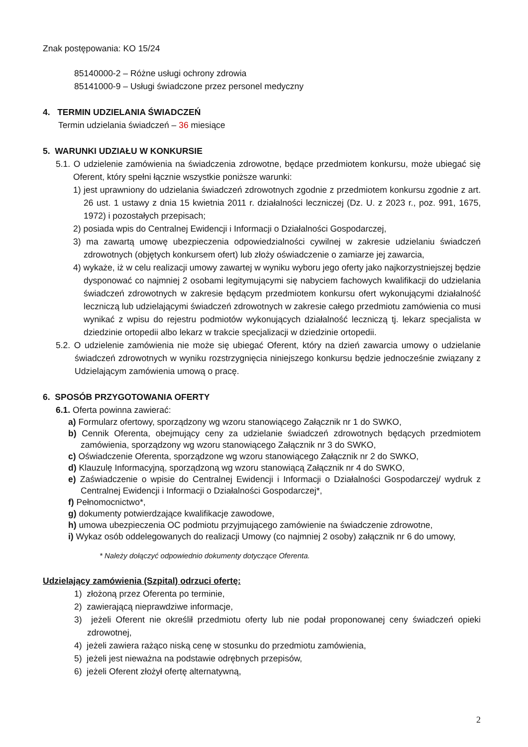Znak postępowania: KO 15/24
85140000-2 – Różne usługi ochrony zdrowia
85141000-9 – Usługi świadczone przez personel medyczny
4. TERMIN UDZIELANIA ŚWIADCZEŃ
Termin udzielania świadczeń – 36 miesiące
5. WARUNKI UDZIAŁU W KONKURSIE
5.1. O udzielenie zamówienia na świadczenia zdrowotne, będące przedmiotem konkursu, może ubiegać się Oferent, który spełni łącznie wszystkie poniższe warunki:
1) jest uprawniony do udzielania świadczeń zdrowotnych zgodnie z przedmiotem konkursu zgodnie z art. 26 ust. 1 ustawy z dnia 15 kwietnia 2011 r. działalności leczniczej (Dz. U. z 2023 r., poz. 991, 1675, 1972) i pozostałych przepisach;
2) posiada wpis do Centralnej Ewidencji i Informacji o Działalności Gospodarczej,
3) ma zawartą umowę ubezpieczenia odpowiedzialności cywilnej w zakresie udzielaniu świadczeń zdrowotnych (objętych konkursem ofert) lub złoży oświadczenie o zamiarze jej zawarcia,
4) wykaże, iż w celu realizacji umowy zawartej w wyniku wyboru jego oferty jako najkorzystniejszej będzie dysponować co najmniej 2 osobami legitymującymi się nabyciem fachowych kwalifikacji do udzielania świadczeń zdrowotnych w zakresie będącym przedmiotem konkursu ofert wykonującymi działalność leczniczą lub udzielającymi świadczeń zdrowotnych w zakresie całego przedmiotu zamówienia co musi wynikać z wpisu do rejestru podmiotów wykonujących działalność leczniczą tj. lekarz specjalista w dziedzinie ortopedii albo lekarz w trakcie specjalizacji w dziedzinie ortopedii.
5.2. O udzielenie zamówienia nie może się ubiegać Oferent, który na dzień zawarcia umowy o udzielanie świadczeń zdrowotnych w wyniku rozstrzygnięcia niniejszego konkursu będzie jednocześnie związany z Udzielającym zamówienia umową o pracę.
6. SPOSÓB PRZYGOTOWANIA OFERTY
6.1. Oferta powinna zawierać:
a) Formularz ofertowy, sporządzony wg wzoru stanowiącego Załącznik nr 1 do SWKO,
b) Cennik Oferenta, obejmujący ceny za udzielanie świadczeń zdrowotnych będących przedmiotem zamówienia, sporządzony wg wzoru stanowiącego Załącznik nr 3 do SWKO,
c) Oświadczenie Oferenta, sporządzone wg wzoru stanowiącego Załącznik nr 2 do SWKO,
d) Klauzulę Informacyjną, sporządzoną wg wzoru stanowiącą Załącznik nr 4 do SWKO,
e) Zaświadczenie o wpisie do Centralnej Ewidencji i Informacji o Działalności Gospodarczej/ wydruk z Centralnej Ewidencji i Informacji o Działalności Gospodarczej*,
f) Pełnomocnictwo*,
g) dokumenty potwierdzające kwalifikacje zawodowe,
h) umowa ubezpieczenia OC podmiotu przyjmującego zamówienie na świadczenie zdrowotne,
i) Wykaz osób oddelegowanych do realizacji Umowy (co najmniej 2 osoby) załącznik nr 6 do umowy,
* Należy dołączyć odpowiednio dokumenty dotyczące Oferenta.
Udzielający zamówienia (Szpital) odrzuci ofertę:
1) złożoną przez Oferenta po terminie,
2) zawierającą nieprawdziwe informacje,
3) jeżeli Oferent nie określił przedmiotu oferty lub nie podał proponowanej ceny świadczeń opieki zdrowotnej,
4) jeżeli zawiera rażąco niską cenę w stosunku do przedmiotu zamówienia,
5) jeżeli jest nieważna na podstawie odrębnych przepisów,
6) jeżeli Oferent złożył ofertę alternatywną,
2